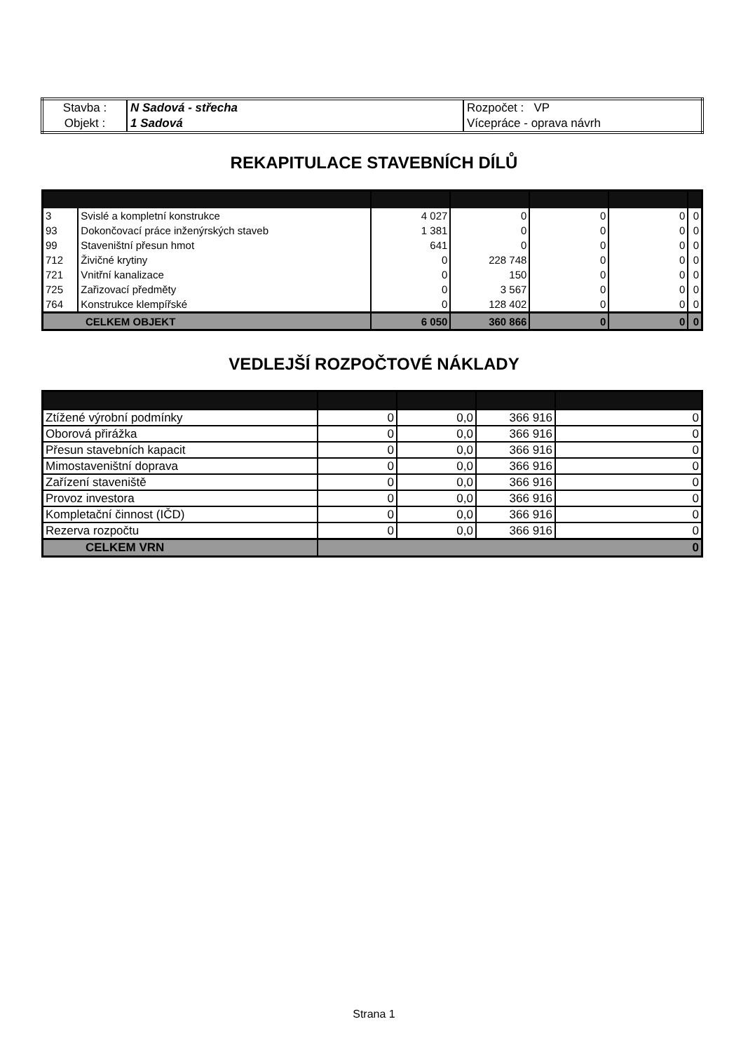| Stavba : | N Sadová - střecha | Rozpočet : VP |
| Objekt : | 1 Sadová | Vícepráce - oprava návrh |
REKAPITULACE STAVEBNÍCH DÍLŮ
| 3 | Svislé a kompletní konstrukce | 4 027 | 0 | 0 | 0 | 0 |
| 93 | Dokončovací práce inženýrských staveb | 1 381 | 0 | 0 | 0 | 0 |
| 99 | Staveništní přesun hmot | 641 | 0 | 0 | 0 | 0 |
| 712 | Živičné krytiny | 0 | 228 748 | 0 | 0 | 0 |
| 721 | Vnitřní kanalizace | 0 | 150 | 0 | 0 | 0 |
| 725 | Zařizovací předměty | 0 | 3 567 | 0 | 0 | 0 |
| 764 | Konstrukce klempířské | 0 | 128 402 | 0 | 0 | 0 |
| CELKEM OBJEKT | | 6 050 | 360 866 | 0 | 0 | 0 |
VEDLEJŠÍ ROZPOČTOVÉ NÁKLADY
| Ztížené výrobní podmínky | 0 | 0,0 | 366 916 | 0 |
| Oborová přirážka | 0 | 0,0 | 366 916 | 0 |
| Přesun stavebních kapacit | 0 | 0,0 | 366 916 | 0 |
| Mimostaveništní doprava | 0 | 0,0 | 366 916 | 0 |
| Zařízení staveniště | 0 | 0,0 | 366 916 | 0 |
| Provoz investora | 0 | 0,0 | 366 916 | 0 |
| Kompletační činnost (IČD) | 0 | 0,0 | 366 916 | 0 |
| Rezerva rozpočtu | 0 | 0,0 | 366 916 | 0 |
| CELKEM VRN | 0 | | | |
Strana 1